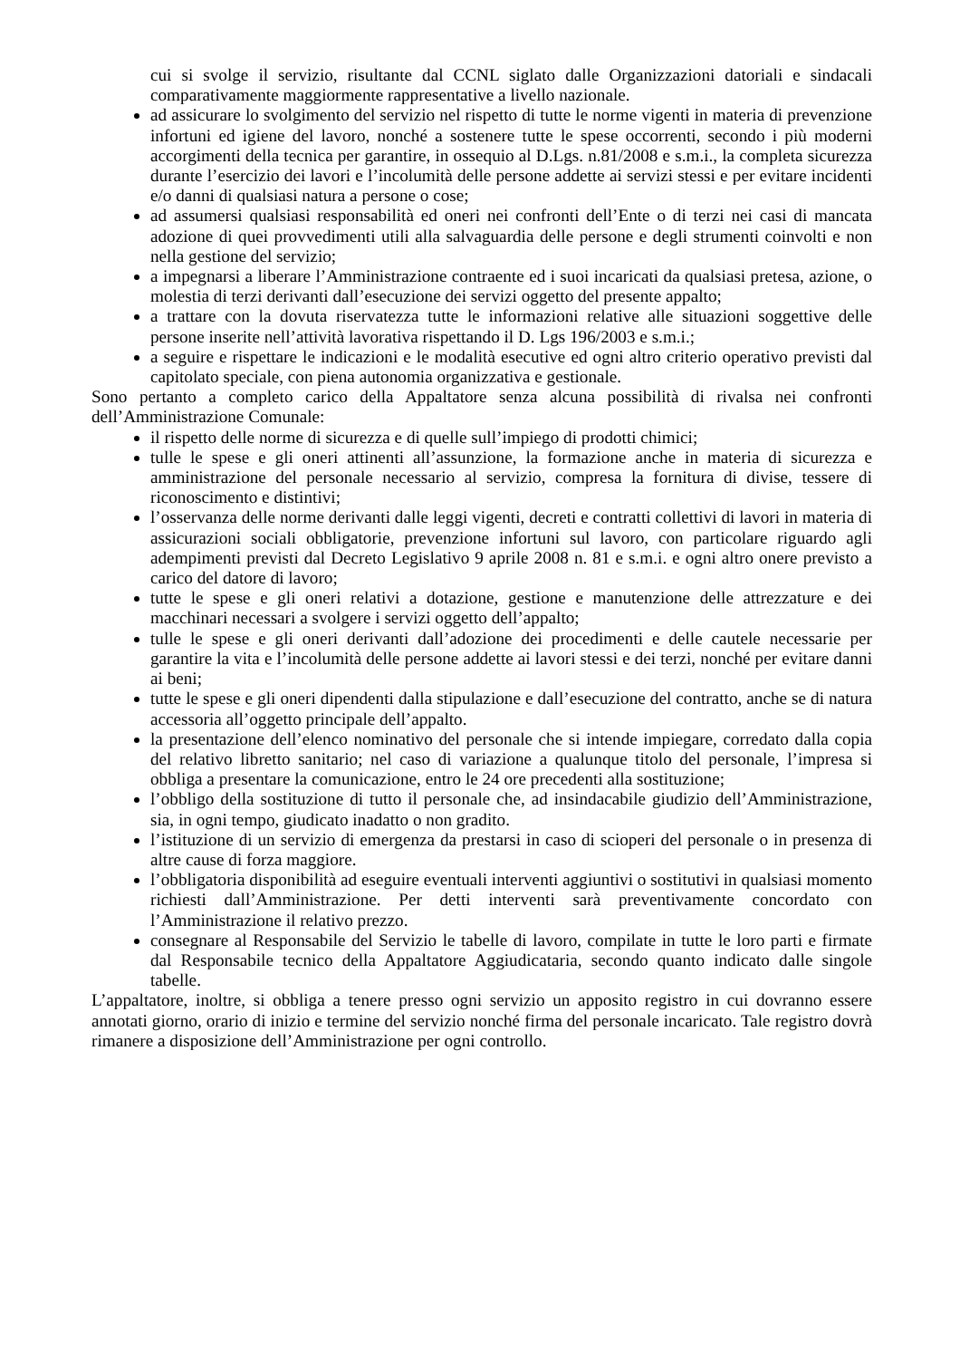cui si svolge il servizio, risultante dal CCNL siglato dalle Organizzazioni datoriali e sindacali comparativamente maggiormente rappresentative a livello nazionale.
ad assicurare lo svolgimento del servizio nel rispetto di tutte le norme vigenti in materia di prevenzione infortuni ed igiene del lavoro, nonché a sostenere tutte le spese occorrenti, secondo i più moderni accorgimenti della tecnica per garantire, in ossequio al D.Lgs. n.81/2008 e s.m.i., la completa sicurezza durante l’esercizio dei lavori e l’incolumità delle persone addette ai servizi stessi e per evitare incidenti e/o danni di qualsiasi natura a persone o cose;
ad assumersi qualsiasi responsabilità ed oneri nei confronti dell’Ente o di terzi nei casi di mancata adozione di quei provvedimenti utili alla salvaguardia delle persone e degli strumenti coinvolti e non nella gestione del servizio;
a impegnarsi a liberare l’Amministrazione contraente ed i suoi incaricati da qualsiasi pretesa, azione, o molestia di terzi derivanti dall’esecuzione dei servizi oggetto del presente appalto;
a trattare con la dovuta riservatezza tutte le informazioni relative alle situazioni soggettive delle persone inserite nell’attività lavorativa rispettando il D. Lgs 196/2003 e s.m.i.;
a seguire e rispettare le indicazioni e le modalità esecutive ed ogni altro criterio operativo previsti dal capitolato speciale, con piena autonomia organizzativa e gestionale.
Sono pertanto a completo carico della Appaltatore senza alcuna possibilità di rivalsa nei confronti dell’Amministrazione Comunale:
il rispetto delle norme di sicurezza e di quelle sull’impiego di prodotti chimici;
tulle le spese e gli oneri attinenti all’assunzione, la formazione anche in materia di sicurezza e amministrazione del personale necessario al servizio, compresa la fornitura di divise, tessere di riconoscimento e distintivi;
l’osservanza delle norme derivanti dalle leggi vigenti, decreti e contratti collettivi di lavori in materia di assicurazioni sociali obbligatorie, prevenzione infortuni sul lavoro, con particolare riguardo agli adempimenti previsti dal Decreto Legislativo 9 aprile 2008 n. 81 e s.m.i. e ogni altro onere previsto a carico del datore di lavoro;
tutte le spese e gli oneri relativi a dotazione, gestione e manutenzione delle attrezzature e dei macchinari necessari a svolgere i servizi oggetto dell’appalto;
tulle le spese e gli oneri derivanti dall’adozione dei procedimenti e delle cautele necessarie per garantire la vita e l’incolumità delle persone addette ai lavori stessi e dei terzi, nonché per evitare danni ai beni;
tutte le spese e gli oneri dipendenti dalla stipulazione e dall’esecuzione del contratto, anche se di natura accessoria all’oggetto principale dell’appalto.
la presentazione dell’elenco nominativo del personale che si intende impiegare, corredato dalla copia del relativo libretto sanitario; nel caso di variazione a qualunque titolo del personale, l’impresa si obbliga a presentare la comunicazione, entro le 24 ore precedenti alla sostituzione;
l’obbligo della sostituzione di tutto il personale che, ad insindacabile giudizio dell’Amministrazione, sia, in ogni tempo, giudicato inadatto o non gradito.
l’istituzione di un servizio di emergenza da prestarsi in caso di scioperi del personale o in presenza di altre cause di forza maggiore.
l’obbligatoria disponibilità ad eseguire eventuali interventi aggiuntivi o sostitutivi in qualsiasi momento richiesti dall’Amministrazione. Per detti interventi sarà preventivamente concordato con l’Amministrazione il relativo prezzo.
consegnare al Responsabile del Servizio le tabelle di lavoro, compilate in tutte le loro parti e firmate dal Responsabile tecnico della Appaltatore Aggiudicataria, secondo quanto indicato dalle singole tabelle.
L’appaltatore, inoltre, si obbliga a tenere presso ogni servizio un apposito registro in cui dovranno essere annotati giorno, orario di inizio e termine del servizio nonché firma del personale incaricato. Tale registro dovrà rimanere a disposizione dell’Amministrazione per ogni controllo.